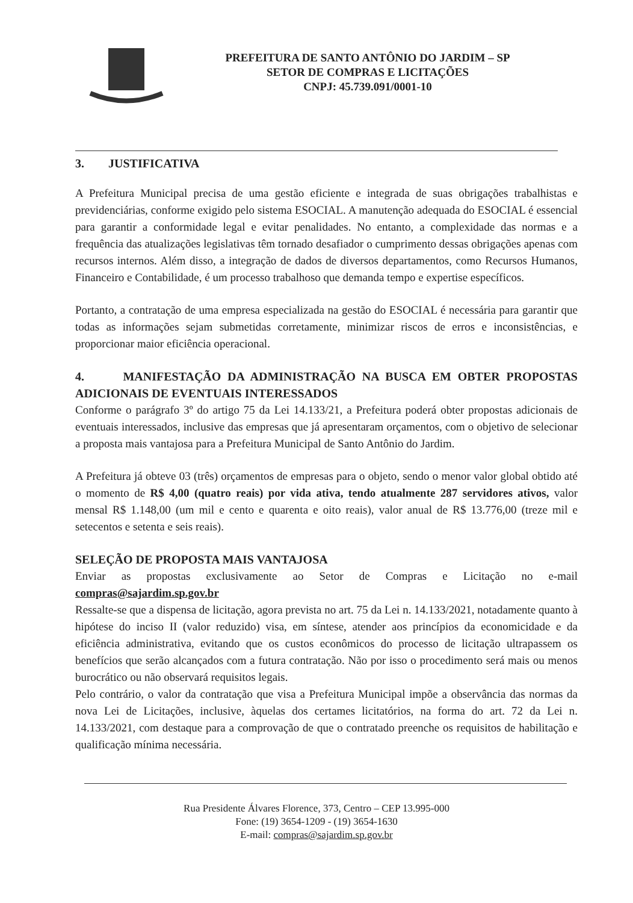PREFEITURA DE SANTO ANTÔNIO DO JARDIM – SP
SETOR DE COMPRAS E LICITAÇÕES
CNPJ: 45.739.091/0001-10
3. JUSTIFICATIVA
A Prefeitura Municipal precisa de uma gestão eficiente e integrada de suas obrigações trabalhistas e previdenciárias, conforme exigido pelo sistema ESOCIAL. A manutenção adequada do ESOCIAL é essencial para garantir a conformidade legal e evitar penalidades. No entanto, a complexidade das normas e a frequência das atualizações legislativas têm tornado desafiador o cumprimento dessas obrigações apenas com recursos internos. Além disso, a integração de dados de diversos departamentos, como Recursos Humanos, Financeiro e Contabilidade, é um processo trabalhoso que demanda tempo e expertise específicos.
Portanto, a contratação de uma empresa especializada na gestão do ESOCIAL é necessária para garantir que todas as informações sejam submetidas corretamente, minimizar riscos de erros e inconsistências, e proporcionar maior eficiência operacional.
4. MANIFESTAÇÃO DA ADMINISTRAÇÃO NA BUSCA EM OBTER PROPOSTAS ADICIONAIS DE EVENTUAIS INTERESSADOS
Conforme o parágrafo 3º do artigo 75 da Lei 14.133/21, a Prefeitura poderá obter propostas adicionais de eventuais interessados, inclusive das empresas que já apresentaram orçamentos, com o objetivo de selecionar a proposta mais vantajosa para a Prefeitura Municipal de Santo Antônio do Jardim.
A Prefeitura já obteve 03 (três) orçamentos de empresas para o objeto, sendo o menor valor global obtido até o momento de R$ 4,00 (quatro reais) por vida ativa, tendo atualmente 287 servidores ativos, valor mensal R$ 1.148,00 (um mil e cento e quarenta e oito reais), valor anual de R$ 13.776,00 (treze mil e setecentos e setenta e seis reais).
SELEÇÃO DE PROPOSTA MAIS VANTAJOSA
Enviar as propostas exclusivamente ao Setor de Compras e Licitação no e-mail compras@sajardim.sp.gov.br
Ressalte-se que a dispensa de licitação, agora prevista no art. 75 da Lei n. 14.133/2021, notadamente quanto à hipótese do inciso II (valor reduzido) visa, em síntese, atender aos princípios da economicidade e da eficiência administrativa, evitando que os custos econômicos do processo de licitação ultrapassem os benefícios que serão alcançados com a futura contratação. Não por isso o procedimento será mais ou menos burocrático ou não observará requisitos legais.
Pelo contrário, o valor da contratação que visa a Prefeitura Municipal impõe a observância das normas da nova Lei de Licitações, inclusive, àquelas dos certames licitatórios, na forma do art. 72 da Lei n. 14.133/2021, com destaque para a comprovação de que o contratado preenche os requisitos de habilitação e qualificação mínima necessária.
Rua Presidente Álvares Florence, 373, Centro – CEP 13.995-000
Fone: (19) 3654-1209 - (19) 3654-1630
E-mail: compras@sajardim.sp.gov.br